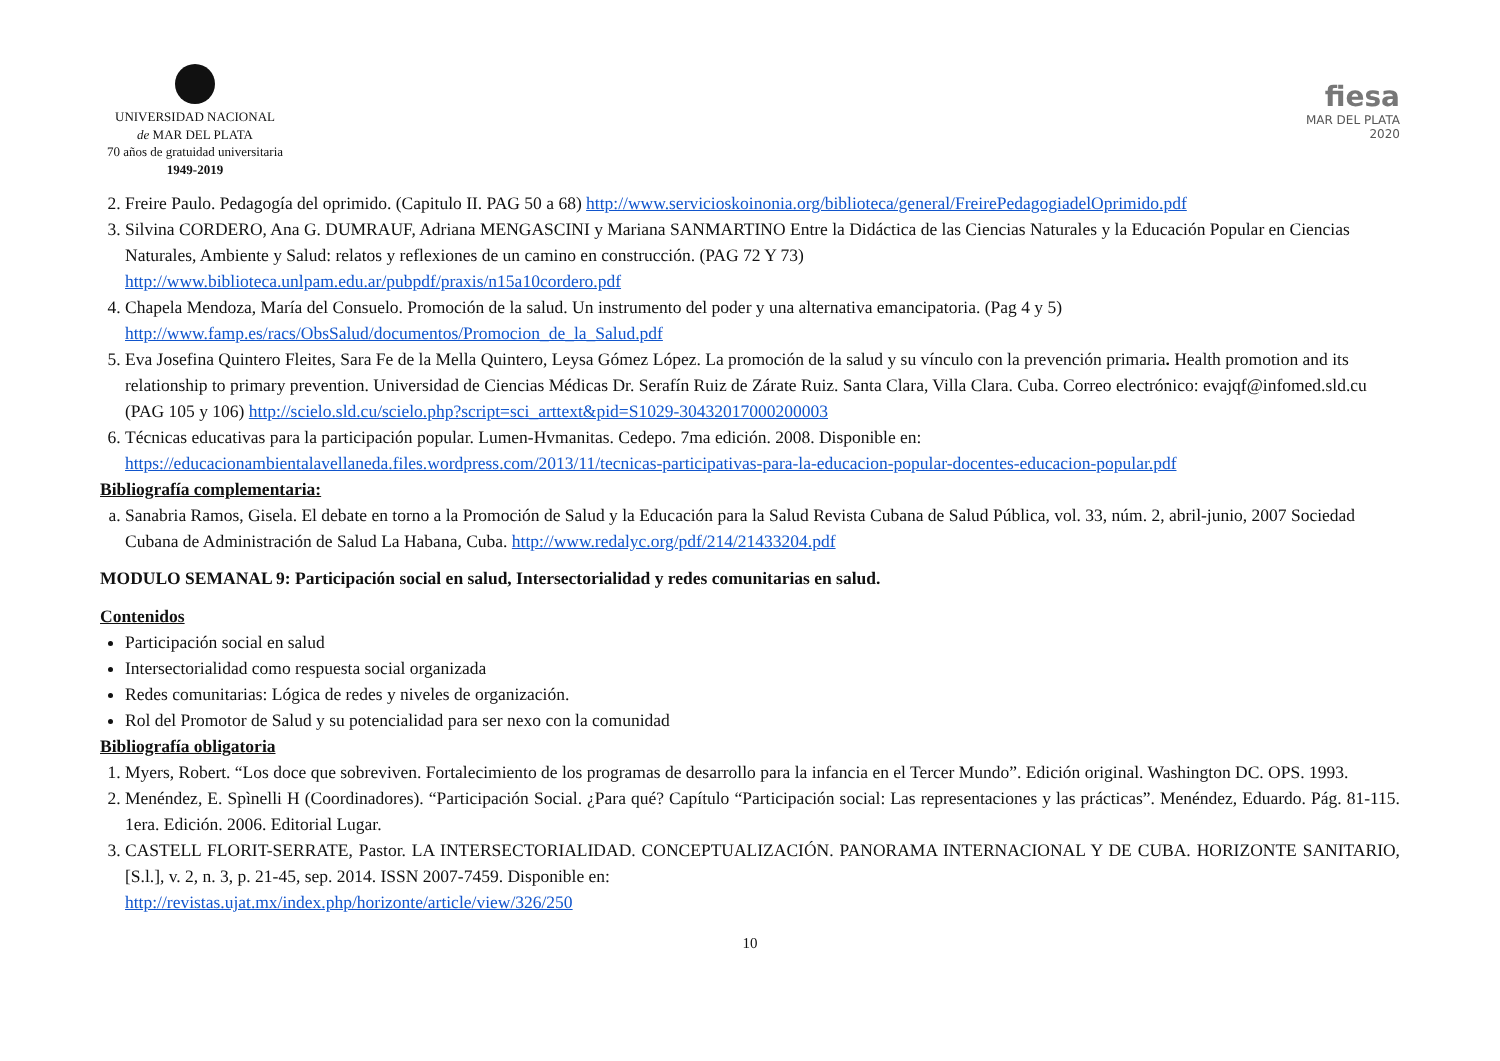UNIVERSIDAD NACIONAL
de MAR DEL PLATA
70 años de gratuidad universitaria
1949-2019
fiesa
MAR DEL PLATA
2020
2. Freire Paulo. Pedagogía del oprimido. (Capitulo II. PAG 50 a 68) http://www.servicioskoinonia.org/biblioteca/general/FreirePedagogiadelOprimido.pdf
3. Silvina CORDERO, Ana G. DUMRAUF, Adriana MENGASCINI y Mariana SANMARTINO Entre la Didáctica de las Ciencias Naturales y la Educación Popular en Ciencias Naturales, Ambiente y Salud: relatos y reflexiones de un camino en construcción. (PAG 72 Y 73)
http://www.biblioteca.unlpam.edu.ar/pubpdf/praxis/n15a10cordero.pdf
4. Chapela Mendoza, María del Consuelo. Promoción de la salud. Un instrumento del poder y una alternativa emancipatoria. (Pag 4 y 5)
http://www.famp.es/racs/ObsSalud/documentos/Promocion_de_la_Salud.pdf
5. Eva Josefina Quintero Fleites, Sara Fe de la Mella Quintero, Leysa Gómez López. La promoción de la salud y su vínculo con la prevención primaria. Health promotion and its relationship to primary prevention. Universidad de Ciencias Médicas Dr. Serafín Ruiz de Zárate Ruiz. Santa Clara, Villa Clara. Cuba. Correo electrónico: evajqf@infomed.sld.cu (PAG 105 y 106) http://scielo.sld.cu/scielo.php?script=sci_arttext&pid=S1029-30432017000200003
6. Técnicas educativas para la participación popular. Lumen-Hvmanitas. Cedepo. 7ma edición. 2008. Disponible en:
https://educacionambientalavellaneda.files.wordpress.com/2013/11/tecnicas-participativas-para-la-educacion-popular-docentes-educacion-popular.pdf
Bibliografía complementaria:
a. Sanabria Ramos, Gisela. El debate en torno a la Promoción de Salud y la Educación para la Salud Revista Cubana de Salud Pública, vol. 33, núm. 2, abril-junio, 2007 Sociedad Cubana de Administración de Salud La Habana, Cuba. http://www.redalyc.org/pdf/214/21433204.pdf
MODULO SEMANAL 9: Participación social en salud, Intersectorialidad y redes comunitarias en salud.
Contenidos
Participación social en salud
Intersectorialidad como respuesta social organizada
Redes comunitarias: Lógica de redes y niveles de organización.
Rol del Promotor de Salud y su potencialidad para ser nexo con la comunidad
Bibliografía obligatoria
1. Myers, Robert. “Los doce que sobreviven. Fortalecimiento de los programas de desarrollo para la infancia en el Tercer Mundo”. Edición original. Washington DC. OPS. 1993.
2. Menéndez, E. Spìnelli H (Coordinadores). “Participación Social. ¿Para qué? Capítulo “Participación social: Las representaciones y las prácticas”. Menéndez, Eduardo. Pág. 81-115. 1era. Edición. 2006. Editorial Lugar.
3. CASTELL FLORIT-SERRATE, Pastor. LA INTERSECTORIALIDAD. CONCEPTUALIZACIÓN. PANORAMA INTERNACIONAL Y DE CUBA. HORIZONTE SANITARIO, [S.l.], v. 2, n. 3, p. 21-45, sep. 2014. ISSN 2007-7459. Disponible en:
http://revistas.ujat.mx/index.php/horizonte/article/view/326/250
10